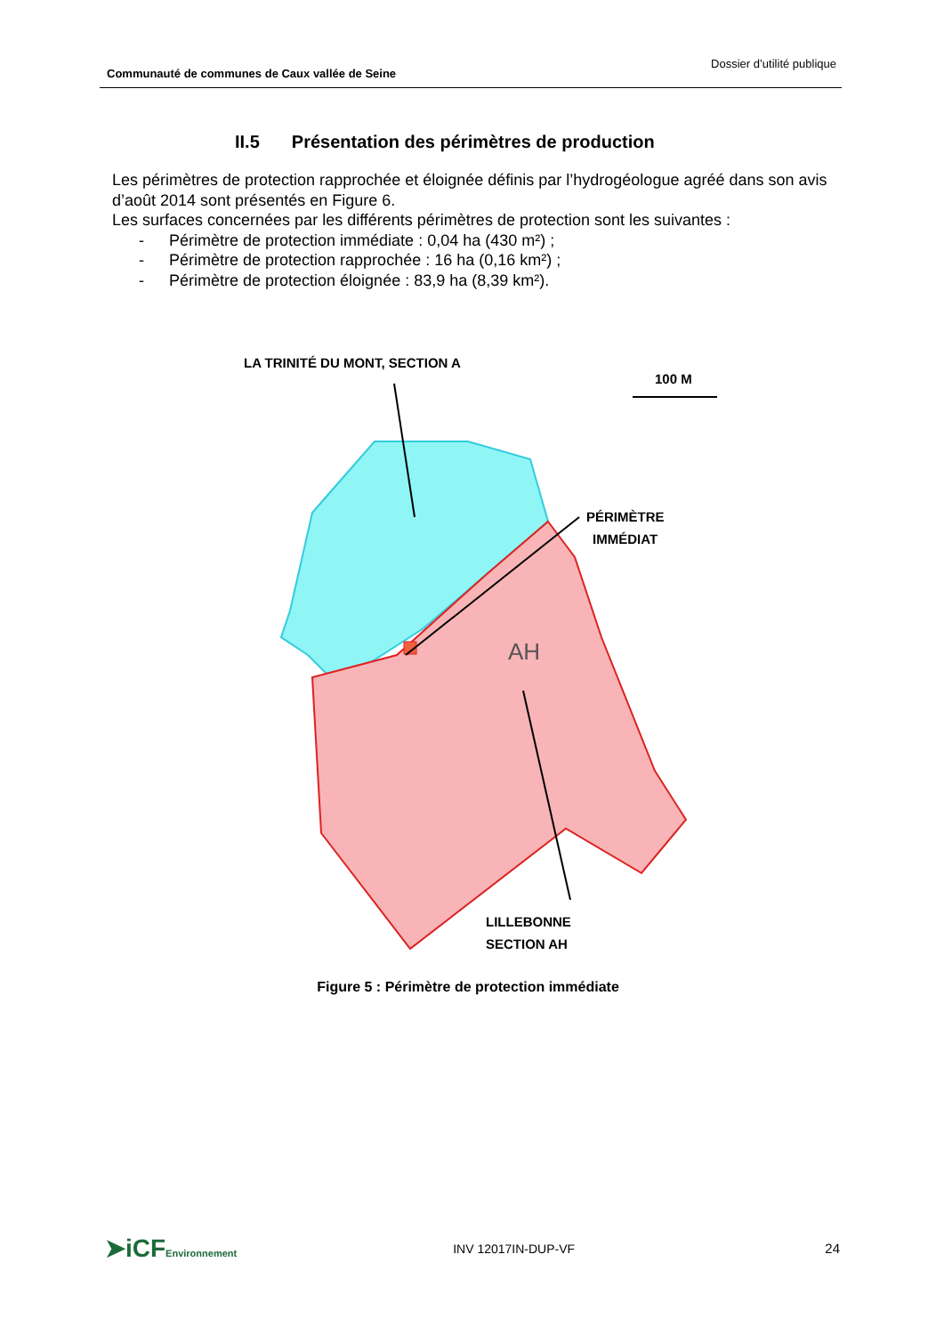Communauté de communes de Caux vallée de Seine
Dossier d’utilité publique
II.5 Présentation des périmètres de production
Les périmètres de protection rapprochée et éloignée définis par l’hydrogéologue agréé dans son avis d’août 2014 sont présentés en Figure 6.
Les surfaces concernées par les différents périmètres de protection sont les suivantes :
- Périmètre de protection immédiate : 0,04 ha (430 m²) ;
- Périmètre de protection rapprochée : 16 ha (0,16 km²) ;
- Périmètre de protection éloignée : 83,9 ha (8,39 km²).
LA TRINITÉ DU MONT, SECTION A
100 M
PÉRIMÈTRE
IMMÉDIAT
AH
LILLEBONNE
SECTION AH
Figure 5 : Périmètre de protection immédiate
➤iCFEnvironnement
INV 12017IN-DUP-VF 24